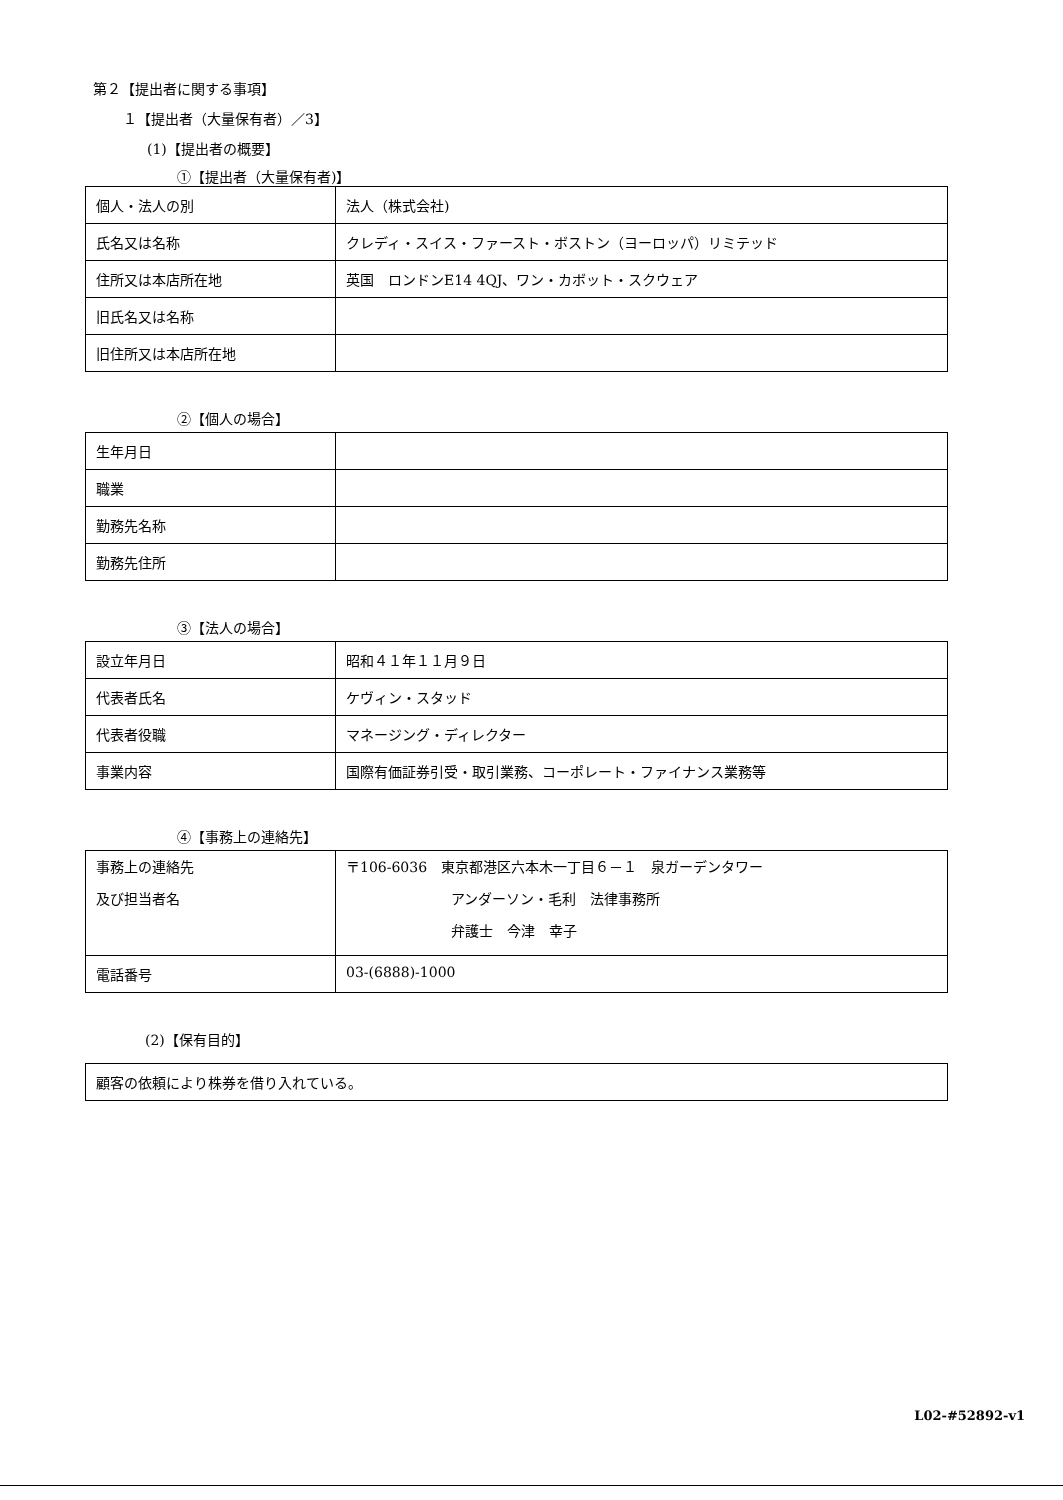第２【提出者に関する事項】
１【提出者（大量保有者）／3】
(1)【提出者の概要】
①【提出者（大量保有者)】
| 個人・法人の別 | 法人（株式会社) |
| 氏名又は名称 | クレディ・スイス・ファースト・ボストン（ヨーロッパ）リミテッド |
| 住所又は本店所在地 | 英国 ロンドンE14 4QJ、ワン・カボット・スクウェア |
| 旧氏名又は名称 | |
| 旧住所又は本店所在地 | |
②【個人の場合】
| 生年月日 | |
| 職業 | |
| 勤務先名称 | |
| 勤務先住所 | |
③【法人の場合】
| 設立年月日 | 昭和４１年１１月９日 |
| 代表者氏名 | ケヴィン・スタッド |
| 代表者役職 | マネージング・ディレクター |
| 事業内容 | 国際有価証券引受・取引業務、コーポレート・ファイナンス業務等 |
④【事務上の連絡先】
| 事務上の連絡先 及び担当者名 | 〒106-6036 東京都港区六本木一丁目６－１ 泉ガーデンタワー アンダーソン・毛利 法律事務所 弁護士 今津 幸子 |
| 電話番号 | 03-(6888)-1000 |
(2)【保有目的】
| 顧客の依頼により株券を借り入れている。 |
L02-#52892-v1